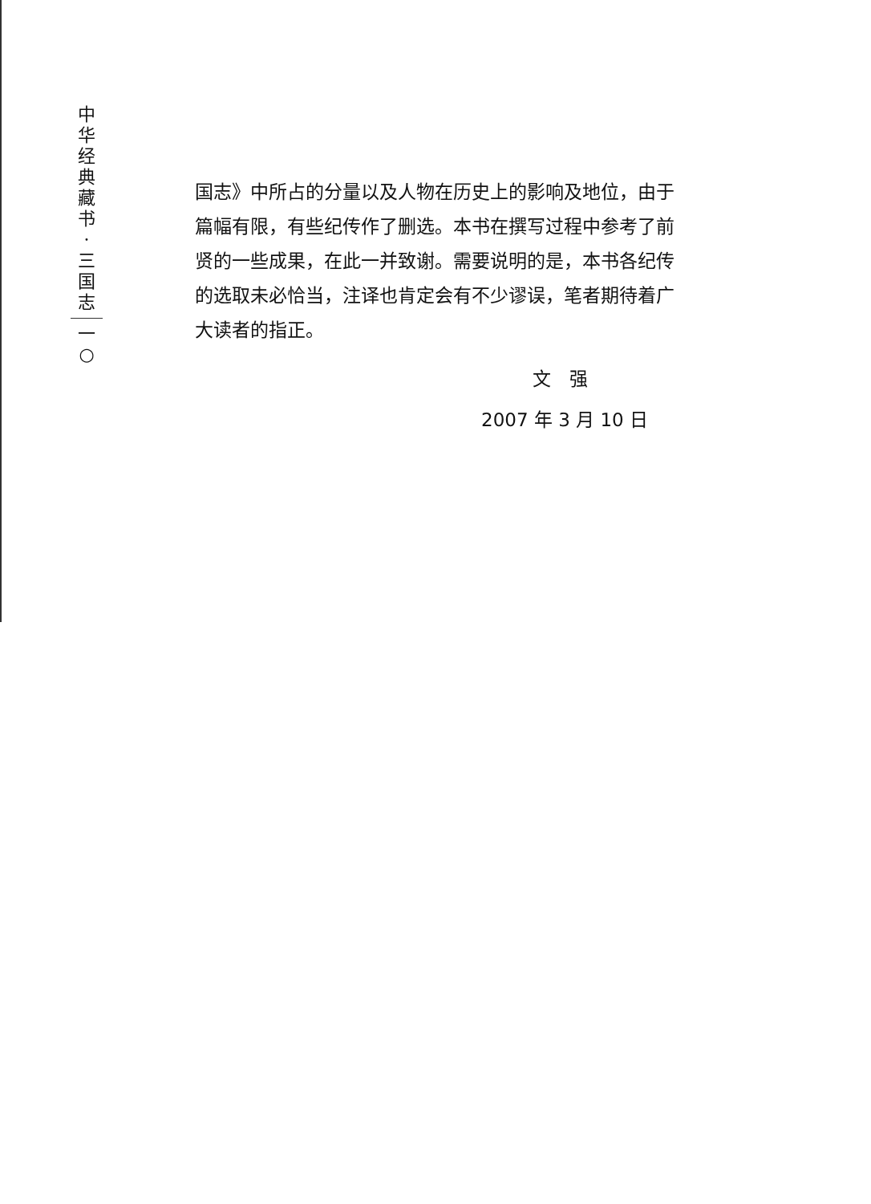中
华
经
典
藏
书
·
三
国
志
一
○
国志》中所占的分量以及人物在历史上的影响及地位，由于篇幅有限，有些纪传作了删选。本书在撰写过程中参考了前贤的一些成果，在此一并致谢。需要说明的是，本书各纪传的选取未必恰当，注译也肯定会有不少谬误，笔者期待着广大读者的指正。
文　强
2007 年 3 月 10 日